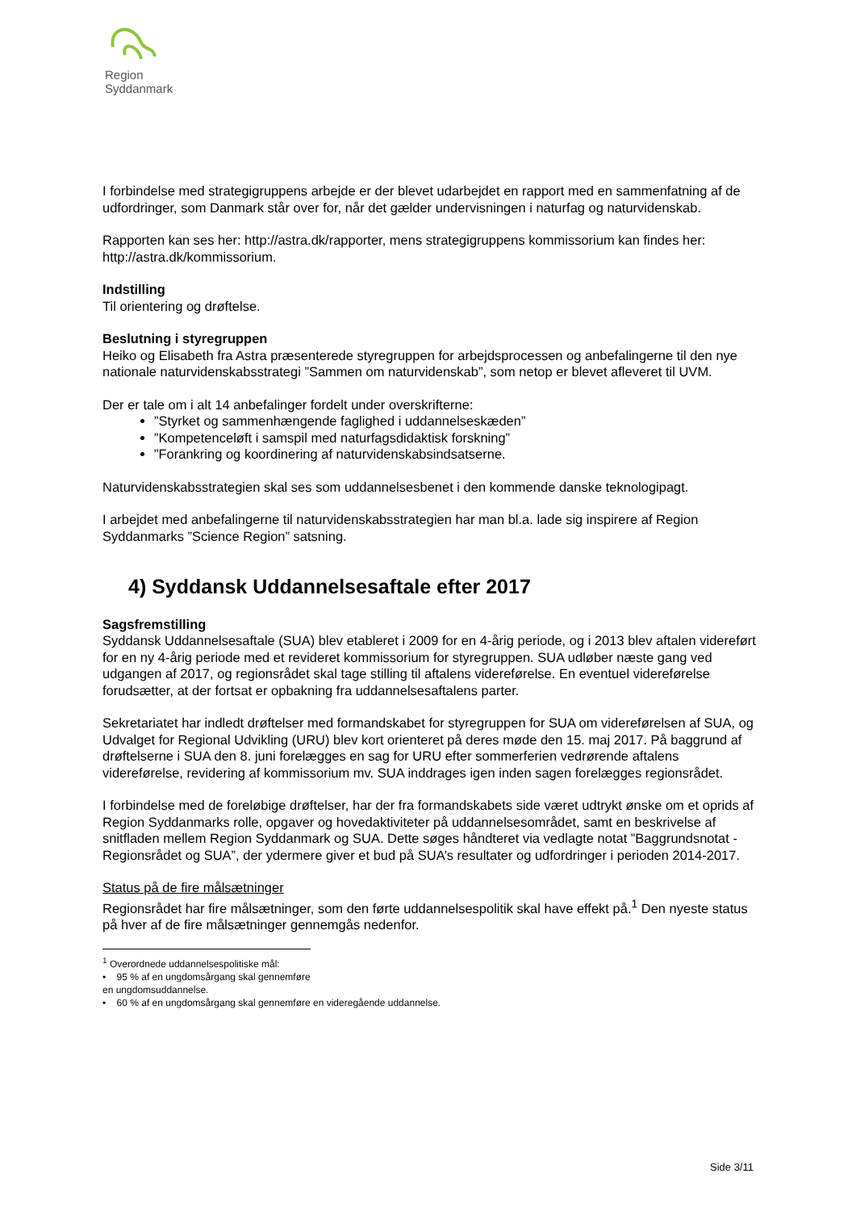Region Syddanmark
I forbindelse med strategigruppens arbejde er der blevet udarbejdet en rapport med en sammenfatning af de udfordringer, som Danmark står over for, når det gælder undervisningen i naturfag og naturvidenskab.
Rapporten kan ses her: http://astra.dk/rapporter, mens strategigruppens kommissorium kan findes her: http://astra.dk/kommissorium.
Indstilling
Til orientering og drøftelse.
Beslutning i styregruppen
Heiko og Elisabeth fra Astra præsenterede styregruppen for arbejdsprocessen og anbefalingerne til den nye nationale naturvidenskabsstrategi ”Sammen om naturvidenskab”, som netop er blevet afleveret til UVM.
Der er tale om i alt 14 anbefalinger fordelt under overskrifterne:
”Styrket og sammenhængende faglighed i uddannelseskæden”
”Kompetenceløft i samspil med naturfagsdidaktisk forskning”
”Forankring og koordinering af naturvidenskabsindsatserne.
Naturvidenskabsstrategien skal ses som uddannelsesbenet i den kommende danske teknologipagt.
I arbejdet med anbefalingerne til naturvidenskabsstrategien har man bl.a. lade sig inspirere af Region Syddanmarks ”Science Region” satsning.
4) Syddansk Uddannelsesaftale efter 2017
Sagsfremstilling
Syddansk Uddannelsesaftale (SUA) blev etableret i 2009 for en 4-årig periode, og i 2013 blev aftalen videreført for en ny 4-årig periode med et revideret kommissorium for styregruppen. SUA udløber næste gang ved udgangen af 2017, og regionsrådet skal tage stilling til aftalens videreførelse. En eventuel videreførelse forudsætter, at der fortsat er opbakning fra uddannelsesaftalens parter.
Sekretariatet har indledt drøftelser med formandskabet for styregruppen for SUA om videreførelsen af SUA, og Udvalget for Regional Udvikling (URU) blev kort orienteret på deres møde den 15. maj 2017. På baggrund af drøftelserne i SUA den 8. juni forelægges en sag for URU efter sommerferien vedrørende aftalens videreførelse, revidering af kommissorium mv. SUA inddrages igen inden sagen forelægges regionsrådet.
I forbindelse med de foreløbige drøftelser, har der fra formandskabets side været udtrykt ønske om et oprids af Region Syddanmarks rolle, opgaver og hovedaktiviteter på uddannelsesområdet, samt en beskrivelse af snitfladen mellem Region Syddanmark og SUA. Dette søges håndteret via vedlagte notat ”Baggrundsnotat - Regionsrådet og SUA”, der ydermere giver et bud på SUA’s resultater og udfordringer i perioden 2014-2017.
Status på de fire målsætninger
Regionsrådet har fire målsætninger, som den førte uddannelsespolitik skal have effekt på.<sup>1</sup> Den nyeste status på hver af de fire målsætninger gennemgås nedenfor.
<sup>1</sup> Overordnede uddannelsespolitiske mål:
• 95 % af en ungdomsårgang skal gennemføre en ungdomsuddannelse.
• 60 % af en ungdomsårgang skal gennemføre en videregående uddannelse.
Side 3/11